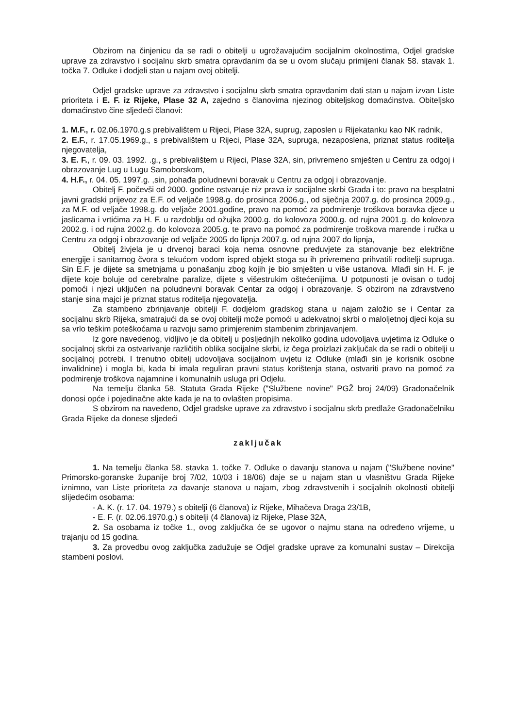Obzirom na činjenicu da se radi o obitelji u ugrožavajućim socijalnim okolnostima, Odjel gradske uprave za zdravstvo i socijalnu skrb smatra opravdanim da se u ovom slučaju primijeni članak 58. stavak 1. točka 7. Odluke i dodjeli stan u najam ovoj obitelji.
Odjel gradske uprave za zdravstvo i socijalnu skrb smatra opravdanim dati stan u najam izvan Liste prioriteta i E. F. iz Rijeke, Plase 32 A, zajedno s članovima njezinog obiteljskog domaćinstva. Obiteljsko domaćinstvo čine sljedeći članovi:
1. M.F., r. 02.06.1970.g.s prebivalištem u Rijeci, Plase 32A, suprug, zaposlen u Rijekatanku kao NK radnik,
2. E.F., r. 17.05.1969.g., s prebivalištem u Rijeci, Plase 32A, supruga, nezaposlena, priznat status roditelja njegovatelja,
3. E. F., r. 09. 03. 1992. .g., s prebivalištem u Rijeci, Plase 32A, sin, privremeno smješten u Centru za odgoj i obrazovanje Lug u Lugu Samoborskom,
4. H.F., r. 04. 05. 1997.g. ,sin, pohađa poludnevni boravak u Centru za odgoj i obrazovanje.
Obitelj F. počevši od 2000. godine ostvaruje niz prava iz socijalne skrbi Grada i to: pravo na besplatni javni gradski prijevoz za E.F. od veljače 1998.g. do prosinca 2006.g., od siječnja 2007.g. do prosinca 2009.g., za M.F. od veljače 1998.g. do veljače 2001.godine, pravo na pomoć za podmirenje troškova boravka djece u jaslicama i vrtićima za H. F. u razdoblju od ožujka 2000.g. do kolovoza 2000.g. od rujna 2001.g. do kolovoza 2002.g. i od rujna 2002.g. do kolovoza 2005.g. te pravo na pomoć za podmirenje troškova marende i ručka u Centru za odgoj i obrazovanje od veljače 2005 do lipnja 2007.g. od rujna 2007 do lipnja,
Obitelj živjela je u drvenoj baraci koja nema osnovne preduvjete za stanovanje bez električne energije i sanitarnog čvora s tekućom vodom ispred objekt stoga su ih privremeno prihvatili roditelji supruga. Sin E.F. je dijete sa smetnjama u ponašanju zbog kojih je bio smješten u više ustanova. Mlađi sin H. F. je dijete koje boluje od cerebralne paralize, dijete s višestrukim oštećenijima. U potpunosti je ovisan o tuđoj pomoći i njezi uključen na poludnevni boravak Centar za odgoj i obrazovanje. S obzirom na zdravstveno stanje sina majci je priznat status roditelja njegovatelja.
Za stambeno zbrinjavanje obitelji F. dodjelom gradskog stana u najam založio se i Centar za socijalnu skrb Rijeka, smatrajući da se ovoj obitelji može pomoći u adekvatnoj skrbi o maloljetnoj djeci koja su sa vrlo teškim poteškoćama u razvoju samo primjerenim stambenim zbrinjavanjem.
Iz gore navedenog, vidljivo je da obitelj u posljednjih nekoliko godina udovoljava uvjetima iz Odluke o socijalnoj skrbi za ostvarivanje različitih oblika socijalne skrbi, iz čega proizlazi zaključak da se radi o obitelji u socijalnoj potrebi. I trenutno obitelj udovoljava socijalnom uvjetu iz Odluke (mlađi sin je korisnik osobne invalidnine) i mogla bi, kada bi imala reguliran pravni status korištenja stana, ostvariti pravo na pomoć za podmirenje troškova najamnine i komunalnih usluga pri Odjelu.
Na temelju članka 58. Statuta Grada Rijeke ("Službene novine" PGŽ broj 24/09) Gradonačelnik donosi opće i pojedinačne akte kada je na to ovlašten propisima.
S obzirom na navedeno, Odjel gradske uprave za zdravstvo i socijalnu skrb predlaže Gradonačelniku Grada Rijeke da donese sljedeći
zaključak
1. Na temelju članka 58. stavka 1. točke 7. Odluke o davanju stanova u najam ("Službene novine" Primorsko-goranske županije broj 7/02, 10/03 i 18/06) daje se u najam stan u vlasništvu Grada Rijeke iznimno, van Liste prioriteta za davanje stanova u najam, zbog zdravstvenih i socijalnih okolnosti obitelji slijedećim osobama:
- A. K. (r. 17. 04. 1979.) s obitelji (6 članova) iz Rijeke, Mihačeva Draga 23/1B,
- E. F. (r. 02.06.1970.g.) s obitelji (4 članova) iz Rijeke, Plase 32A,
2. Sa osobama iz točke 1., ovog zaključka će se ugovor o najmu stana na određeno vrijeme, u trajanju od 15 godina.
3. Za provedbu ovog zaključka zadužuje se Odjel gradske uprave za komunalni sustav – Direkcija stambeni poslovi.